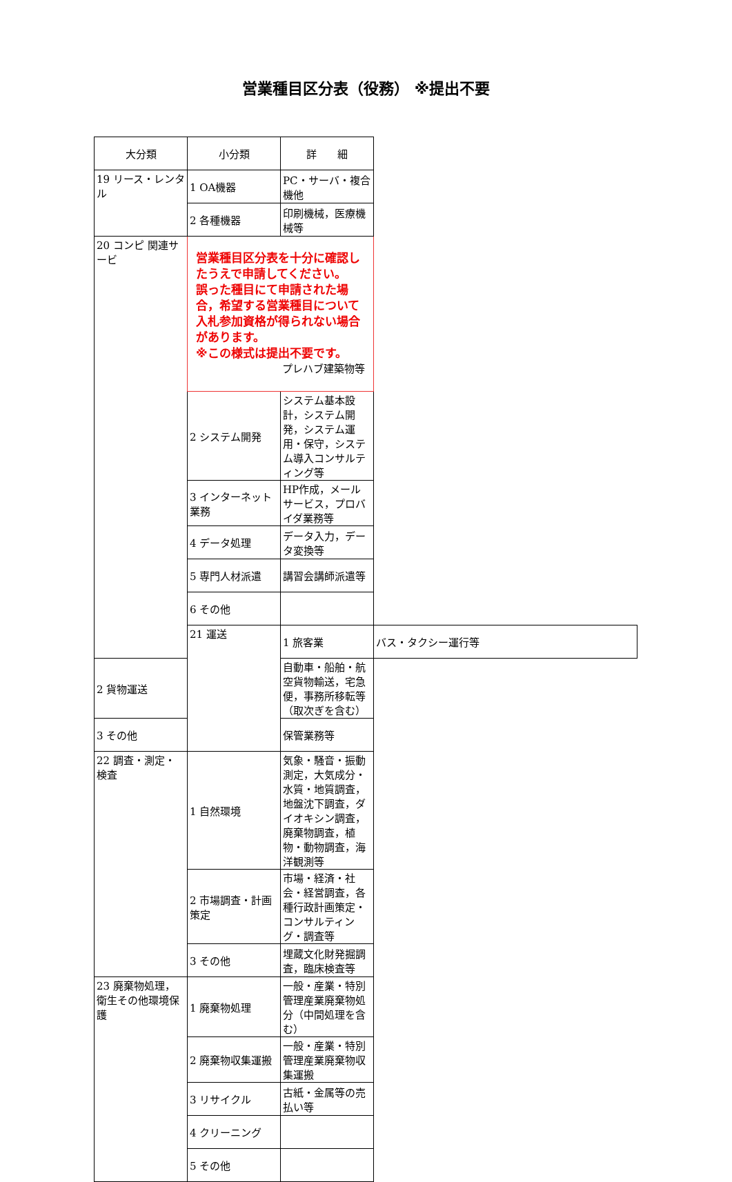営業種目区分表（役務） ※提出不要
| 大分類 | 小分類 | 詳 細 | |
| --- | --- | --- | --- |
| 19 リース・レンタル | 1 OA機器 | PC・サーバ・複合機他 | |
| | 2 各種機器 | 印刷機械，医療機械等 | |
| | 営業種目区分表を十分に確認したうえで申請してください。 誤った種目にて申請された場合，希望する営業種目について 入札参加資格が得られない場合があります。 ※この様式は提出不要です。 プレハブ建築物等 | | |
| 20 コンピ 関連サービ | | | |
| | 2 システム開発 | システム基本設計，システム開発，システム運用・保守，システム導入コンサルティング等 | |
| | 3 インターネット業務 | HP作成，メールサービス，プロバイダ業務等 | |
| | 4 データ処理 | データ入力，データ変換等 | |
| | 5 専門人材派遣 | 講習会講師派遣等 | |
| | 6 その他 | | |
| | 21 運送 | 1 旅客業 | バス・タクシー運行等 |
| 2 貨物運送 | | 自動車・船舶・航空貨物輸送，宅急便，事務所移転等（取次ぎを含む） | |
| 3 その他 | | 保管業務等 | |
| 22 調査・測定・検査 | 1 自然環境 | 気象・騒音・振動測定，大気成分・水質・地質調査，地盤沈下調査，ダイオキシン調査，廃棄物調査，植物・動物調査，海洋観測等 | |
| | 2 市場調査・計画策定 | 市場・経済・社会・経営調査，各種行政計画策定・コンサルティング・調査等 | |
| | 3 その他 | 埋蔵文化財発掘調査，臨床検査等 | |
| 23 廃棄物処理，衛生その他環境保護 | 1 廃棄物処理 | 一般・産業・特別管理産業廃棄物処分（中間処理を含む） | |
| | 2 廃棄物収集運搬 | 一般・産業・特別管理産業廃棄物収集運搬 | |
| | 3 リサイクル | 古紙・金属等の売払い等 | |
| | 4 クリーニング | | |
| | 5 その他 | | |